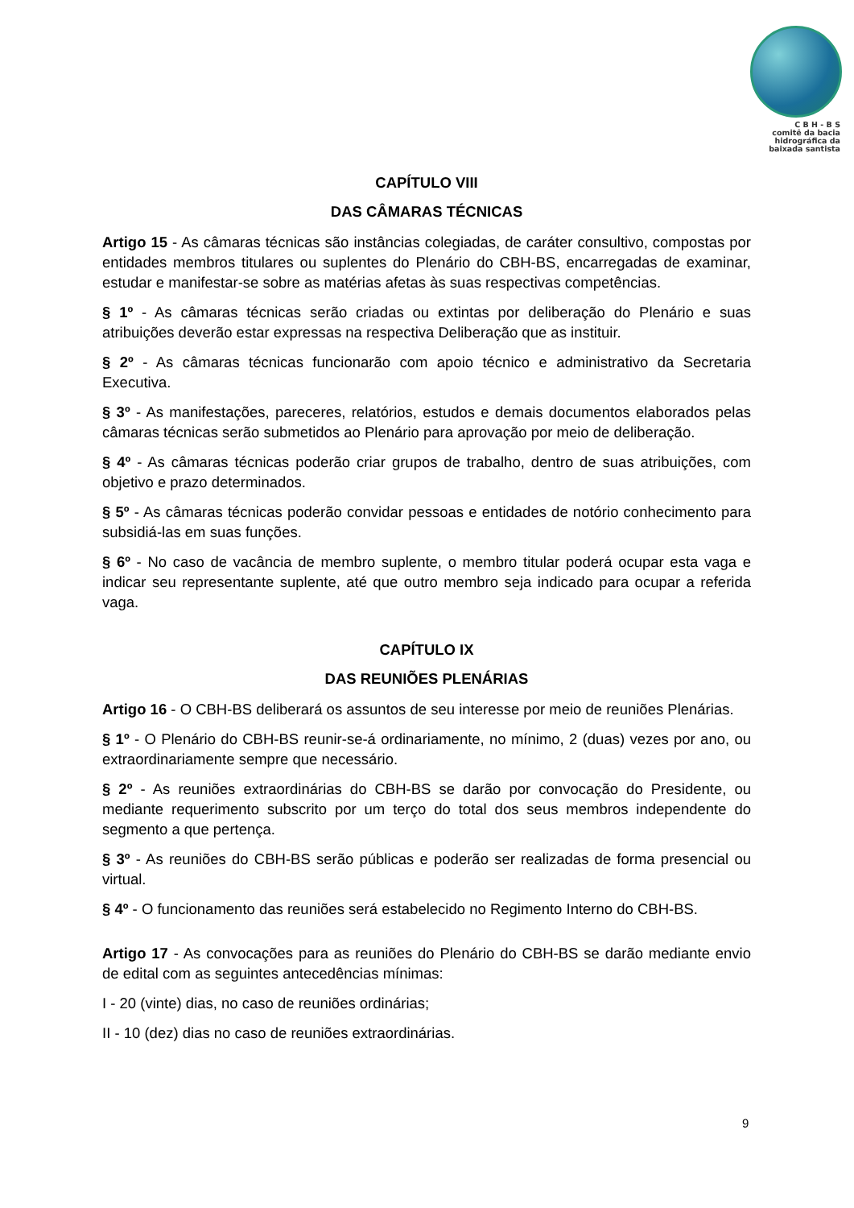C B H - B S
comitê da bacia
hidrográfica da
baixada santista
CAPÍTULO VIII
DAS CÂMARAS TÉCNICAS
Artigo 15 - As câmaras técnicas são instâncias colegiadas, de caráter consultivo, compostas por entidades membros titulares ou suplentes do Plenário do CBH-BS, encarregadas de examinar, estudar e manifestar-se sobre as matérias afetas às suas respectivas competências.
§ 1º - As câmaras técnicas serão criadas ou extintas por deliberação do Plenário e suas atribuições deverão estar expressas na respectiva Deliberação que as instituir.
§ 2º - As câmaras técnicas funcionarão com apoio técnico e administrativo da Secretaria Executiva.
§ 3º - As manifestações, pareceres, relatórios, estudos e demais documentos elaborados pelas câmaras técnicas serão submetidos ao Plenário para aprovação por meio de deliberação.
§ 4º - As câmaras técnicas poderão criar grupos de trabalho, dentro de suas atribuições, com objetivo e prazo determinados.
§ 5º - As câmaras técnicas poderão convidar pessoas e entidades de notório conhecimento para subsidiá-las em suas funções.
§ 6º - No caso de vacância de membro suplente, o membro titular poderá ocupar esta vaga e indicar seu representante suplente, até que outro membro seja indicado para ocupar a referida vaga.
CAPÍTULO IX
DAS REUNIÕES PLENÁRIAS
Artigo 16 - O CBH-BS deliberará os assuntos de seu interesse por meio de reuniões Plenárias.
§ 1º - O Plenário do CBH-BS reunir-se-á ordinariamente, no mínimo, 2 (duas) vezes por ano, ou extraordinariamente sempre que necessário.
§ 2º - As reuniões extraordinárias do CBH-BS se darão por convocação do Presidente, ou mediante requerimento subscrito por um terço do total dos seus membros independente do segmento a que pertença.
§ 3º - As reuniões do CBH-BS serão públicas e poderão ser realizadas de forma presencial ou virtual.
§ 4º - O funcionamento das reuniões será estabelecido no Regimento Interno do CBH-BS.
Artigo 17 - As convocações para as reuniões do Plenário do CBH-BS se darão mediante envio de edital com as seguintes antecedências mínimas:
I - 20 (vinte) dias, no caso de reuniões ordinárias;
II - 10 (dez) dias no caso de reuniões extraordinárias.
9